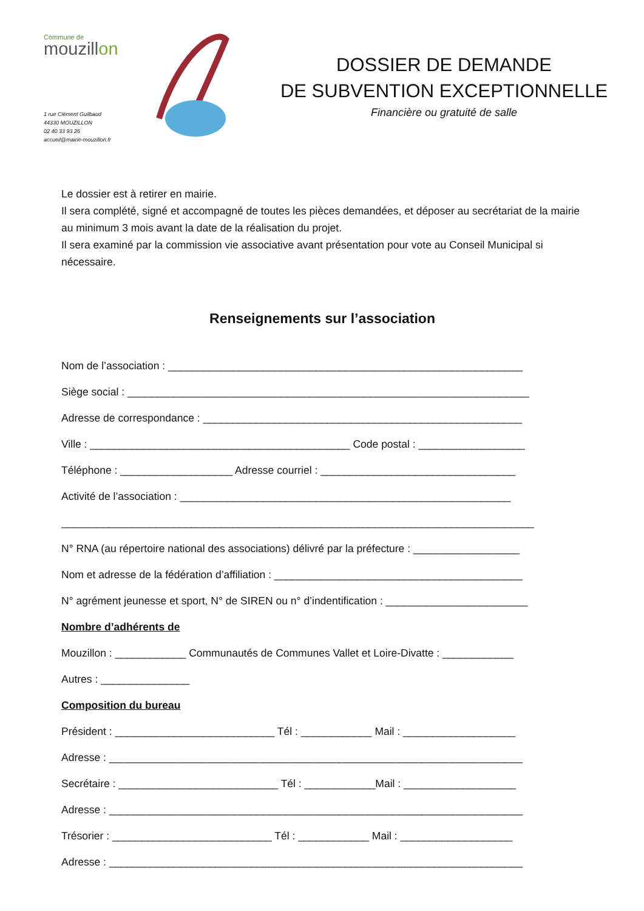Commune de
mouzillon
1 rue Clément Guilbaud
44330 MOUZILLON
02 40 33 93 26
accueil@mairie-mouzillon.fr
DOSSIER DE DEMANDE
DE SUBVENTION EXCEPTIONNELLE
Financière ou gratuité de salle
Le dossier est à retirer en mairie.
Il sera complété, signé et accompagné de toutes les pièces demandées, et déposer au secrétariat de la mairie au minimum 3 mois avant la date de la réalisation du projet.
Il sera examiné par la commission vie associative avant présentation pour vote au Conseil Municipal si nécessaire.
Renseignements sur l’association
Nom de l’association : ____________________________________________________________
Siège social : ____________________________________________________________________
Adresse de correspondance : ______________________________________________________
Ville : ____________________________________________ Code postal : __________________
Téléphone : ___________________ Adresse courriel : _________________________________
Activité de l’association : ________________________________________________________
________________________________________________________________________________
N° RNA (au répertoire national des associations) délivré par la préfecture : __________________
Nom et adresse de la fédération d’affiliation : __________________________________________
N° agrément jeunesse et sport, N° de SIREN ou n° d’indentification : ________________________
Nombre d’adhérents de
Mouzillon : ____________ Communautés de Communes Vallet et Loire-Divatte : ____________
Autres : _______________
Composition du bureau
Président : ___________________________ Tél : ____________ Mail : ___________________
Adresse : ______________________________________________________________________
Secrétaire : ___________________________ Tél : ____________Mail : ___________________
Adresse : ______________________________________________________________________
Trésorier : ___________________________ Tél : ____________ Mail : ___________________
Adresse : ______________________________________________________________________